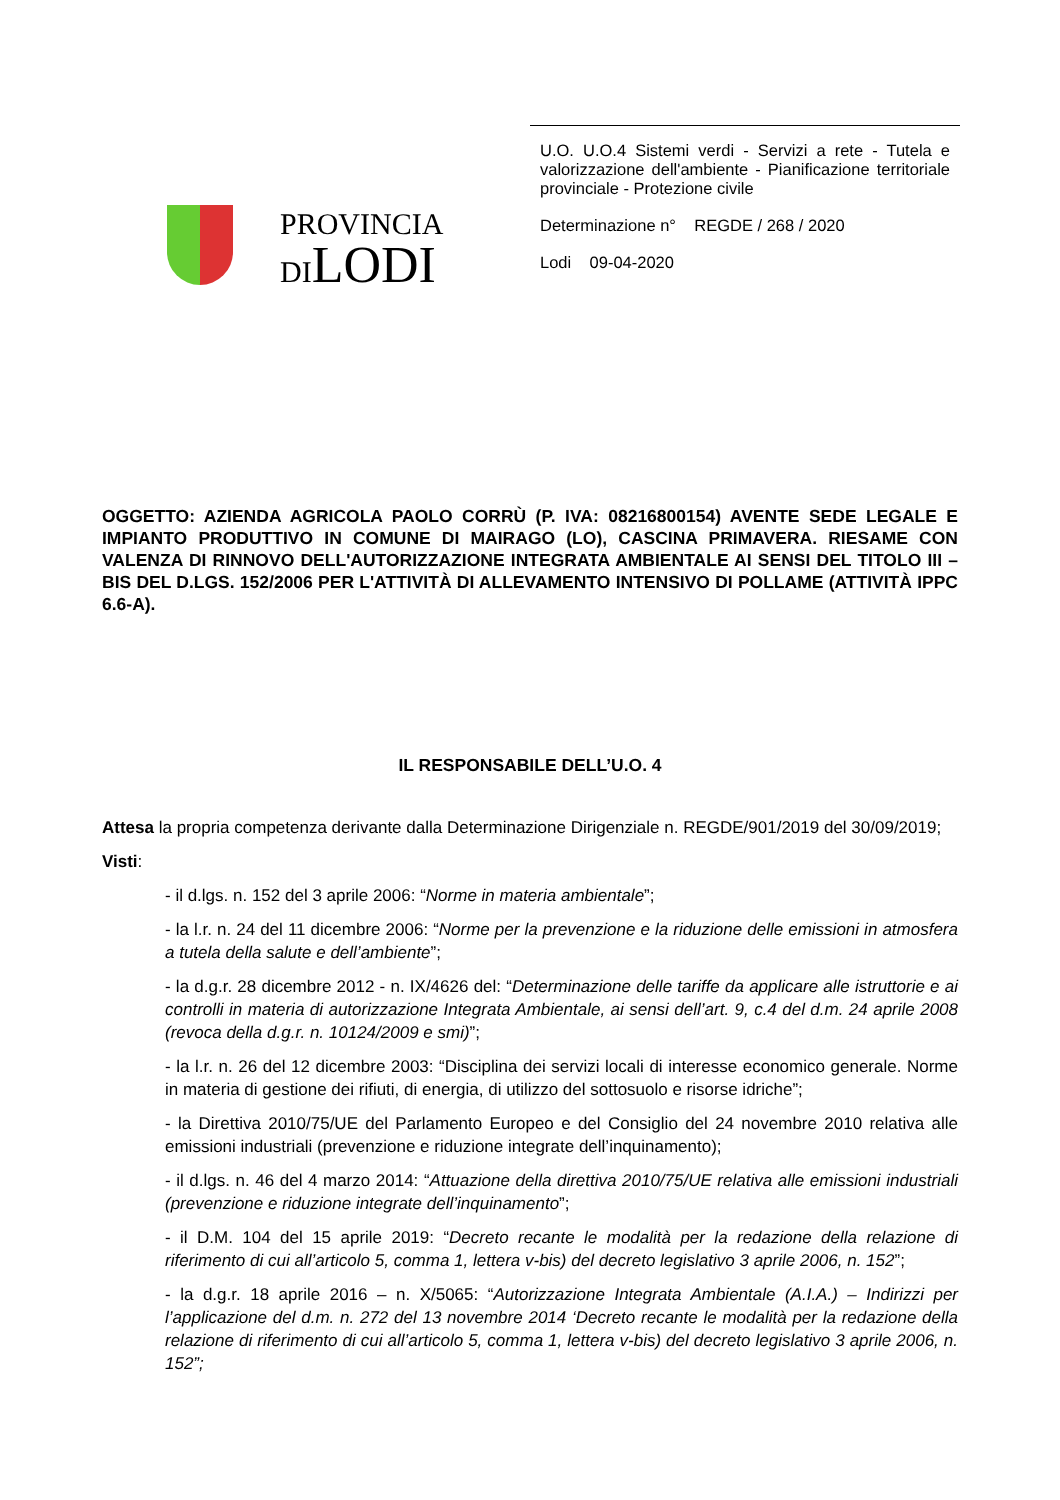PROVINCIA
DILODI
U.O. U.O.4 Sistemi verdi - Servizi a rete - Tutela e valorizzazione dell'ambiente - Pianificazione territoriale provinciale - Protezione civile
Determinazione n° REGDE / 268 / 2020
Lodi 09-04-2020
OGGETTO: AZIENDA AGRICOLA PAOLO CORRÙ (P. IVA: 08216800154) AVENTE SEDE LEGALE E IMPIANTO PRODUTTIVO IN COMUNE DI MAIRAGO (LO), CASCINA PRIMAVERA. RIESAME CON VALENZA DI RINNOVO DELL'AUTORIZZAZIONE INTEGRATA AMBIENTALE AI SENSI DEL TITOLO III – BIS DEL D.LGS. 152/2006 PER L'ATTIVITÀ DI ALLEVAMENTO INTENSIVO DI POLLAME (ATTIVITÀ IPPC 6.6-A).
IL RESPONSABILE DELL’U.O. 4
Attesa la propria competenza derivante dalla Determinazione Dirigenziale n. REGDE/901/2019 del 30/09/2019;
Visti:
- il d.lgs. n. 152 del 3 aprile 2006: “Norme in materia ambientale”;
- la l.r. n. 24 del 11 dicembre 2006: “Norme per la prevenzione e la riduzione delle emissioni in atmosfera a tutela della salute e dell’ambiente”;
- la d.g.r. 28 dicembre 2012 - n. IX/4626 del: “Determinazione delle tariffe da applicare alle istruttorie e ai controlli in materia di autorizzazione Integrata Ambientale, ai sensi dell’art. 9, c.4 del d.m. 24 aprile 2008 (revoca della d.g.r. n. 10124/2009 e smi)”;
- la l.r. n. 26 del 12 dicembre 2003: “Disciplina dei servizi locali di interesse economico generale. Norme in materia di gestione dei rifiuti, di energia, di utilizzo del sottosuolo e risorse idriche”;
- la Direttiva 2010/75/UE del Parlamento Europeo e del Consiglio del 24 novembre 2010 relativa alle emissioni industriali (prevenzione e riduzione integrate dell’inquinamento);
- il d.lgs. n. 46 del 4 marzo 2014: “Attuazione della direttiva 2010/75/UE relativa alle emissioni industriali (prevenzione e riduzione integrate dell’inquinamento”;
- il D.M. 104 del 15 aprile 2019: “Decreto recante le modalità per la redazione della relazione di riferimento di cui all’articolo 5, comma 1, lettera v-bis) del decreto legislativo 3 aprile 2006, n. 152”;
- la d.g.r. 18 aprile 2016 – n. X/5065: “Autorizzazione Integrata Ambientale (A.I.A.) – Indirizzi per l’applicazione del d.m. n. 272 del 13 novembre 2014 ‘Decreto recante le modalità per la redazione della relazione di riferimento di cui all’articolo 5, comma 1, lettera v-bis) del decreto legislativo 3 aprile 2006, n. 152”;